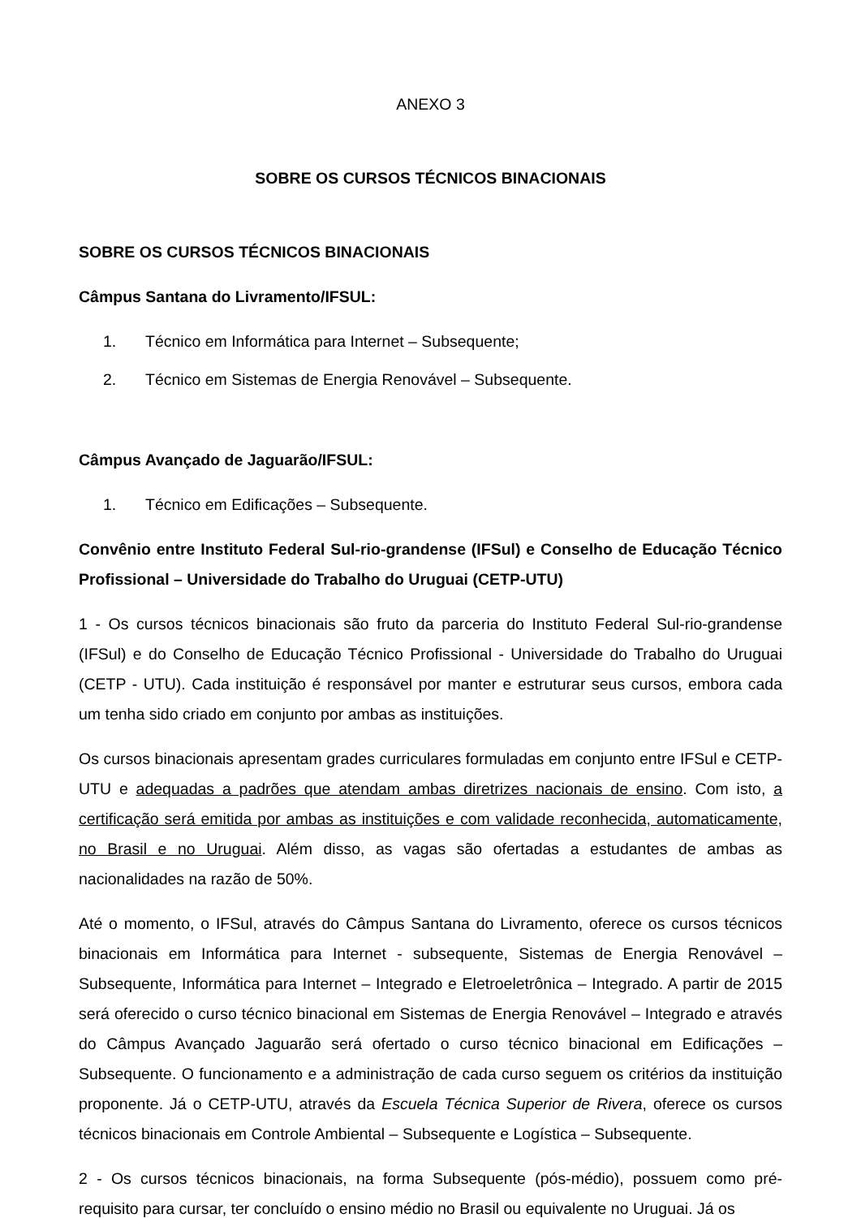ANEXO 3
SOBRE OS CURSOS TÉCNICOS BINACIONAIS
SOBRE OS CURSOS TÉCNICOS BINACIONAIS
Câmpus Santana do Livramento/IFSUL:
1. Técnico em Informática para Internet – Subsequente;
2. Técnico em Sistemas de Energia Renovável – Subsequente.
Câmpus Avançado de Jaguarão/IFSUL:
1. Técnico em Edificações – Subsequente.
Convênio entre Instituto Federal Sul-rio-grandense (IFSul) e Conselho de Educação Técnico Profissional – Universidade do Trabalho do Uruguai (CETP-UTU)
1 - Os cursos técnicos binacionais são fruto da parceria do Instituto Federal Sul-rio-grandense (IFSul) e do Conselho de Educação Técnico Profissional - Universidade do Trabalho do Uruguai (CETP - UTU). Cada instituição é responsável por manter e estruturar seus cursos, embora cada um tenha sido criado em conjunto por ambas as instituições.
Os cursos binacionais apresentam grades curriculares formuladas em conjunto entre IFSul e CETP-UTU e adequadas a padrões que atendam ambas diretrizes nacionais de ensino. Com isto, a certificação será emitida por ambas as instituições e com validade reconhecida, automaticamente, no Brasil e no Uruguai. Além disso, as vagas são ofertadas a estudantes de ambas as nacionalidades na razão de 50%.
Até o momento, o IFSul, através do Câmpus Santana do Livramento, oferece os cursos técnicos binacionais em Informática para Internet - subsequente, Sistemas de Energia Renovável – Subsequente, Informática para Internet – Integrado e Eletroeletrônica – Integrado. A partir de 2015 será oferecido o curso técnico binacional em Sistemas de Energia Renovável – Integrado e através do Câmpus Avançado Jaguarão será ofertado o curso técnico binacional em Edificações – Subsequente. O funcionamento e a administração de cada curso seguem os critérios da instituição proponente. Já o CETP-UTU, através da Escuela Técnica Superior de Rivera, oferece os cursos técnicos binacionais em Controle Ambiental – Subsequente e Logística – Subsequente.
2 - Os cursos técnicos binacionais, na forma Subsequente (pós-médio), possuem como pré-requisito para cursar, ter concluído o ensino médio no Brasil ou equivalente no Uruguai. Já os